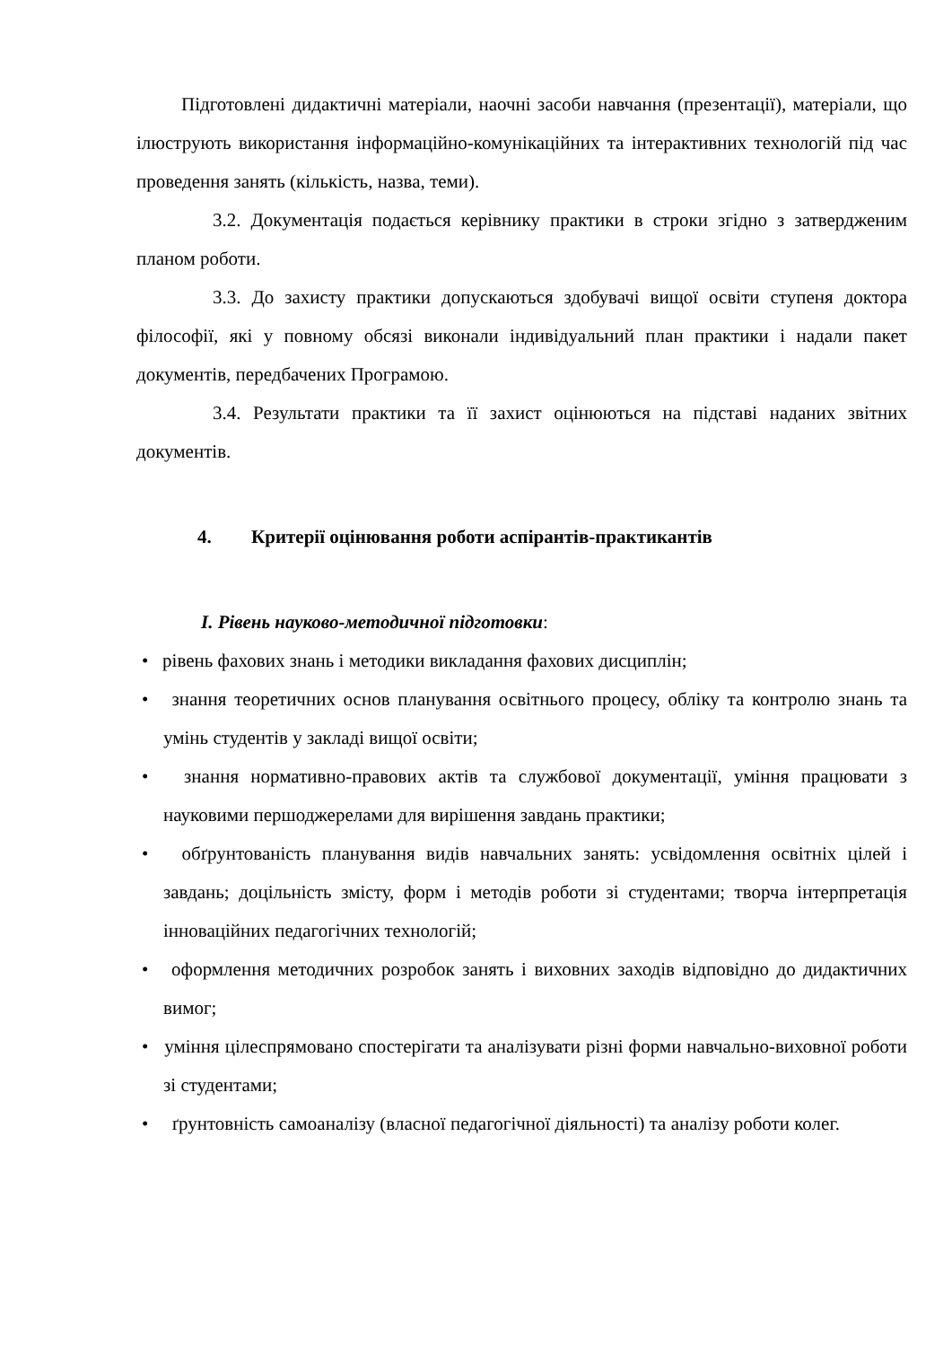Підготовлені дидактичні матеріали, наочні засоби навчання (презентації), матеріали, що ілюструють використання інформаційно-комунікаційних та інтерактивних технологій під час проведення занять (кількість, назва, теми).
3.2. Документація подається керівнику практики в строки згідно з затвердженим планом роботи.
3.3. До захисту практики допускаються здобувачі вищої освіти ступеня доктора філософії, які у повному обсязі виконали індивідуальний план практики і надали пакет документів, передбачених Програмою.
3.4. Результати практики та її захист оцінюються на підставі наданих звітних документів.
4. Критерії оцінювання роботи аспірантів-практикантів
I. Рівень науково-методичної підготовки:
• рівень фахових знань і методики викладання фахових дисциплін;
• знання теоретичних основ планування освітнього процесу, обліку та контролю знань та умінь студентів у закладі вищої освіти;
• знання нормативно-правових актів та службової документації, уміння працювати з науковими першоджерелами для вирішення завдань практики;
• обґрунтованість планування видів навчальних занять: усвідомлення освітніх цілей і завдань; доцільність змісту, форм і методів роботи зі студентами; творча інтерпретація інноваційних педагогічних технологій;
• оформлення методичних розробок занять і виховних заходів відповідно до дидактичних вимог;
• уміння цілеспрямовано спостерігати та аналізувати різні форми навчально-виховної роботи зі студентами;
• ґрунтовність самоаналізу (власної педагогічної діяльності) та аналізу роботи колег.